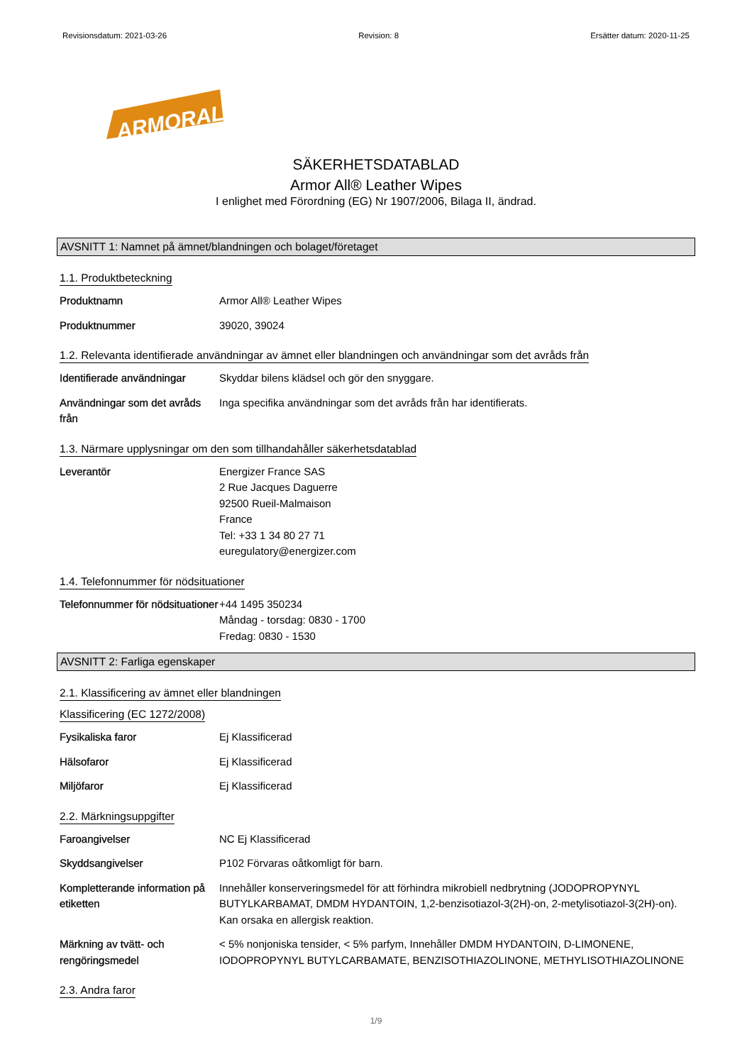Revisionsdatum: 2021-03-26 Revision: 8 Ersätter datum: 2020-11-25
ARMORALL
SÄKERHETSDATABLAD
Armor All® Leather Wipes
I enlighet med Förordning (EG) Nr 1907/2006, Bilaga II, ändrad.
AVSNITT 1: Namnet på ämnet/blandningen och bolaget/företaget
1.1. Produktbeteckning
Produktnamn Armor All® Leather Wipes
Produktnummer 39020, 39024
1.2. Relevanta identifierade användningar av ämnet eller blandningen och användningar som det avråds från
Identifierade användningar
Skyddar bilens klädsel och gör den snyggare.
Användningar som det avråds från
Inga specifika användningar som det avråds från har identifierats.
1.3. Närmare upplysningar om den som tillhandahåller säkerhetsdatablad
Leverantör Energizer France SAS
2 Rue Jacques Daguerre
92500 Rueil-Malmaison
France
Tel: +33 1 34 80 27 71
euregulatory@energizer.com
1.4. Telefonnummer för nödsituationer
Telefonnummer för nödsituationer
+44 1495 350234
Måndag - torsdag: 0830 - 1700
Fredag: 0830 - 1530
AVSNITT 2: Farliga egenskaper
2.1. Klassificering av ämnet eller blandningen
Klassificering (EC 1272/2008)
Fysikaliska faror Ej Klassificerad
Hälsofaror Ej Klassificerad
Miljöfaror Ej Klassificerad
2.2. Märkningsuppgifter
Faroangivelser NC Ej Klassificerad
Skyddsangivelser P102 Förvaras oåtkomligt för barn.
Kompletterande information på etiketten
Innehåller konserveringsmedel för att förhindra mikrobiell nedbrytning (JODOPROPYNYL BUTYLKARBAMAT, DMDM HYDANTOIN, 1,2-benzisotiazol-3(2H)-on, 2-metylisotiazol-3(2H)-on).
Kan orsaka en allergisk reaktion.
Märkning av tvätt- och rengöringsmedel
< 5% nonjoniska tensider, < 5% parfym, Innehåller DMDM HYDANTOIN, D-LIMONENE, IODOPROPYNYL BUTYLCARBAMATE, BENZISOTHIAZOLINONE, METHYLISOTHIAZOLINONE
2.3. Andra faror
1/9